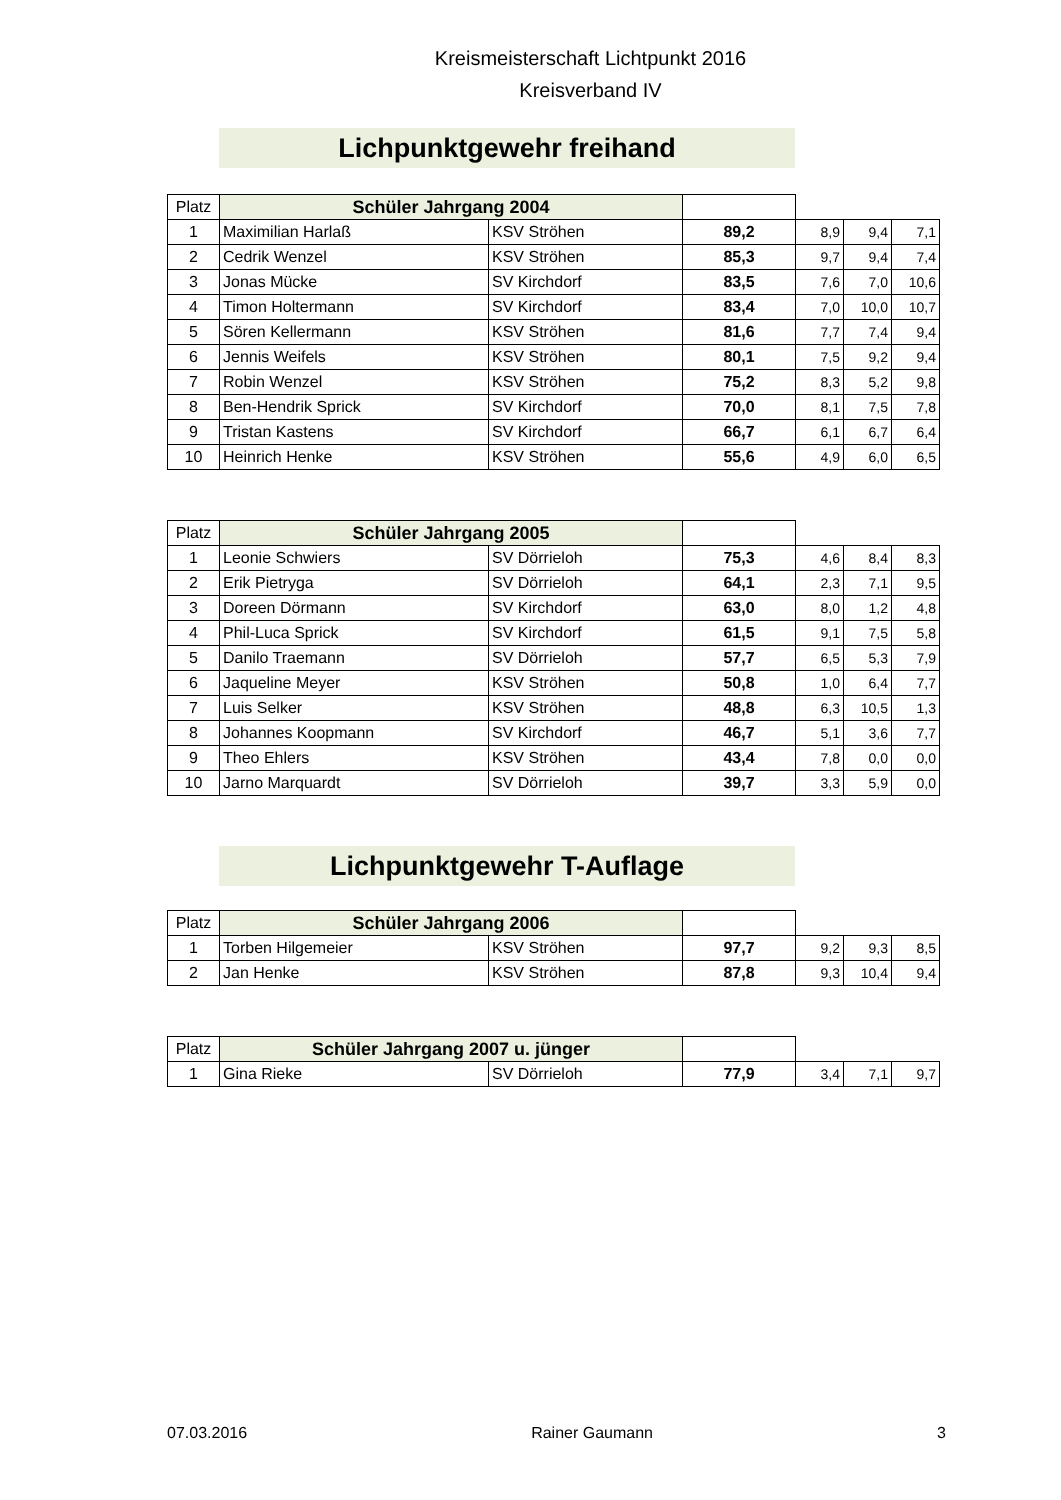Kreismeisterschaft Lichtpunkt 2016
Kreisverband IV
Lichpunktgewehr freihand
| Platz | Schüler Jahrgang 2004 | | | | | |
| 1 | Maximilian Harlaß | KSV Ströhen | 89,2 | 8,9 | 9,4 | 7,1 |
| 2 | Cedrik Wenzel | KSV Ströhen | 85,3 | 9,7 | 9,4 | 7,4 |
| 3 | Jonas Mücke | SV Kirchdorf | 83,5 | 7,6 | 7,0 | 10,6 |
| 4 | Timon Holtermann | SV Kirchdorf | 83,4 | 7,0 | 10,0 | 10,7 |
| 5 | Sören Kellermann | KSV Ströhen | 81,6 | 7,7 | 7,4 | 9,4 |
| 6 | Jennis Weifels | KSV Ströhen | 80,1 | 7,5 | 9,2 | 9,4 |
| 7 | Robin Wenzel | KSV Ströhen | 75,2 | 8,3 | 5,2 | 9,8 |
| 8 | Ben-Hendrik Sprick | SV Kirchdorf | 70,0 | 8,1 | 7,5 | 7,8 |
| 9 | Tristan Kastens | SV Kirchdorf | 66,7 | 6,1 | 6,7 | 6,4 |
| 10 | Heinrich Henke | KSV Ströhen | 55,6 | 4,9 | 6,0 | 6,5 |
| Platz | Schüler Jahrgang 2005 | | | | | |
| 1 | Leonie Schwiers | SV Dörrieloh | 75,3 | 4,6 | 8,4 | 8,3 |
| 2 | Erik Pietryga | SV Dörrieloh | 64,1 | 2,3 | 7,1 | 9,5 |
| 3 | Doreen Dörmann | SV Kirchdorf | 63,0 | 8,0 | 1,2 | 4,8 |
| 4 | Phil-Luca Sprick | SV Kirchdorf | 61,5 | 9,1 | 7,5 | 5,8 |
| 5 | Danilo Traemann | SV Dörrieloh | 57,7 | 6,5 | 5,3 | 7,9 |
| 6 | Jaqueline Meyer | KSV Ströhen | 50,8 | 1,0 | 6,4 | 7,7 |
| 7 | Luis Selker | KSV Ströhen | 48,8 | 6,3 | 10,5 | 1,3 |
| 8 | Johannes Koopmann | SV Kirchdorf | 46,7 | 5,1 | 3,6 | 7,7 |
| 9 | Theo Ehlers | KSV Ströhen | 43,4 | 7,8 | 0,0 | 0,0 |
| 10 | Jarno Marquardt | SV Dörrieloh | 39,7 | 3,3 | 5,9 | 0,0 |
Lichpunktgewehr T-Auflage
| Platz | Schüler Jahrgang 2006 | | | | | |
| 1 | Torben Hilgemeier | KSV Ströhen | 97,7 | 9,2 | 9,3 | 8,5 |
| 2 | Jan Henke | KSV Ströhen | 87,8 | 9,3 | 10,4 | 9,4 |
| Platz | Schüler Jahrgang 2007 u. jünger | | | | | |
| 1 | Gina Rieke | SV Dörrieloh | 77,9 | 3,4 | 7,1 | 9,7 |
07.03.2016 Rainer Gaumann 3